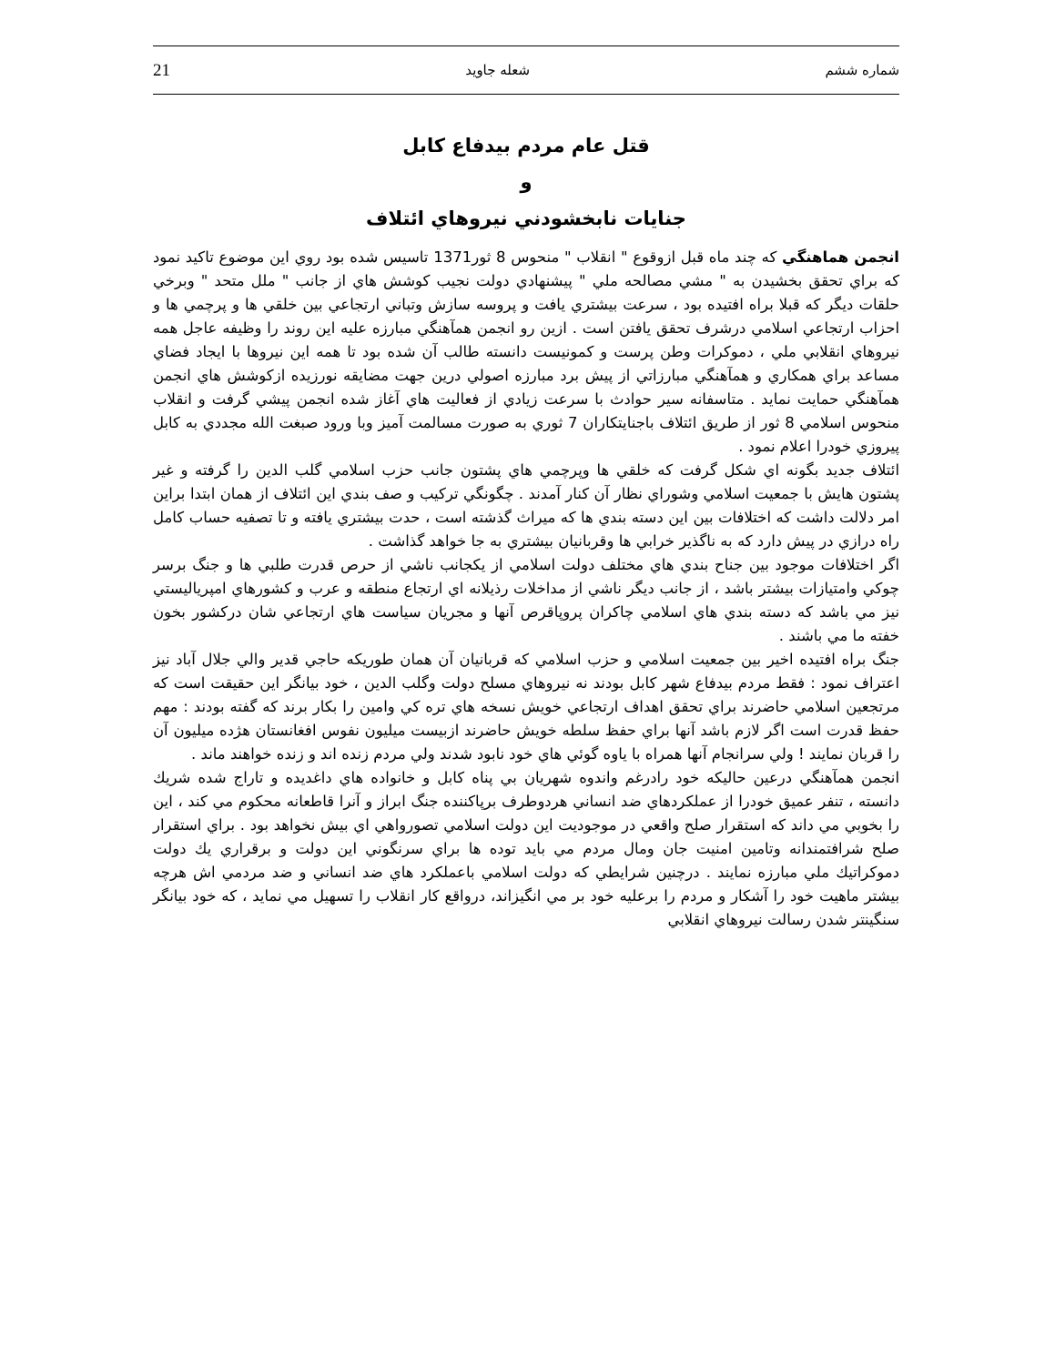21 شعله جاويد شماره ششم
قتل عام مردم بيدفاع کابل
و
جنايات نابخشودني نيروهاي ائتلاف
انجمن هماهنگي که چند ماه قبل ازوقوع " انقلاب " منحوس 8 ثور1371 تاسيس شده بود روي اين موضوع تاکيد نمود که براي تحقق بخشيدن به " مشي مصالحه ملي " پيشنهادي دولت نجيب کوشش هاي از جانب " ملل متحد " وبرخي حلقات ديگر که قبلا براه افتيده بود ، سرعت بيشتري يافت و پروسه سازش وتباني ارتجاعي بين خلقي ها و پرچمي ها و احزاب ارتجاعي اسلامي درشرف تحقق يافتن است . ازين رو انجمن همآهنگي مبارزه عليه اين روند را وظيفه عاجل همه نيروهاي انقلابي ملي ، دموکرات وطن پرست و کمونيست دانسته طالب آن شده بود تا همه اين نيروها با ايجاد فضاي مساعد براي همکاري و همآهنگي مبارزاتي از پيش برد مبارزه اصولي درين جهت مضايقه نورزيده ازکوشش هاي انجمن همآهنگي حمايت نمايد . متاسفانه سير حوادث با سرعت زيادي از فعاليت هاي آغاز شده انجمن پيشي گرفت و انقلاب منحوس اسلامي 8 ثور از طريق ائتلاف باجنايتکاران 7 ثوري به صورت مسالمت آميز وبا ورود صبغت الله مجددي به کابل پيروزي خودرا اعلام نمود .
ائتلاف جديد بگونه اي شکل گرفت که خلقي ها وپرچمي هاي پشتون جانب حزب اسلامي گلب الدين را گرفته و غير پشتون هايش با جمعيت اسلامي وشوراي نظار آن کنار آمدند . چگونگي ترکيب و صف بندي اين ائتلاف از همان ابتدا براين امر دلالت داشت که اختلافات بين اين دسته بندي ها که ميراث گذشته است ، حدت بيشتري يافته و تا تصفيه حساب کامل راه درازي در پيش دارد که به ناگذير خرابي ها وقربانيان بيشتري به جا خواهد گذاشت .
اگر اختلافات موجود بين جناح بندي هاي مختلف دولت اسلامي از يکجانب ناشي از حرص قدرت طلبي ها و جنگ برسر چوکي وامتيازات بيشتر باشد ، از جانب ديگر ناشي از مداخلات رذيلانه اي ارتجاع منطقه و عرب و کشورهاي امپرياليستي نيز مي باشد که دسته بندي هاي اسلامي چاکران پروپاقرص آنها و مجريان سياست هاي ارتجاعي شان درکشور بخون خفته ما مي باشند .
جنگ براه افتيده اخير بين جمعيت اسلامي و حزب اسلامي که قربانيان آن همان طوريکه حاجي قدير والي جلال آباد نيز اعتراف نمود : فقط مردم بيدفاع شهر کابل بودند نه نيروهاي مسلح دولت وگلب الدين ، خود بيانگر اين حقيقت است که مرتجعين اسلامي حاضرند براي تحقق اهداف ارتجاعي خويش نسخه هاي تره کي وامين را بکار برند که گفته بودند : مهم حفظ قدرت است اگر لازم باشد آنها براي حفظ سلطه خويش حاضرند ازبيست ميليون نفوس افغانستان هژده ميليون آن را قربان نمايند ! ولي سرانجام آنها همراه با ياوه گوئي هاي خود نابود شدند ولي مردم زنده اند و زنده خواهند ماند .
انجمن همآهنگي درعين حاليکه خود رادرغم واندوه شهريان بي پناه کابل و خانواده هاي داغديده و تاراج شده شريك دانسته ، تنفر عميق خودرا از عملکردهاي ضد انساني هردوطرف برپاکننده جنگ ابراز و آنرا قاطعانه محکوم مي کند ، اين را بخوبي مي داند که استقرار صلح واقعي در موجوديت اين دولت اسلامي تصورواهي اي بيش نخواهد بود . براي استقرار صلح شرافتمندانه وتامين امنيت جان ومال مردم مي بايد توده ها براي سرنگوني اين دولت و برقراري يك دولت دموكراتيك ملي مبارزه نمايند . درچنين شرايطي که دولت اسلامي باعملکرد هاي ضد انساني و ضد مردمي اش هرچه بيشتر ماهيت خود را آشکار و مردم را برعليه خود بر مي انگيزاند، درواقع کار انقلاب را تسهيل مي نمايد ، که خود بيانگر سنگينتر شدن رسالت نيروهاي انقلابي